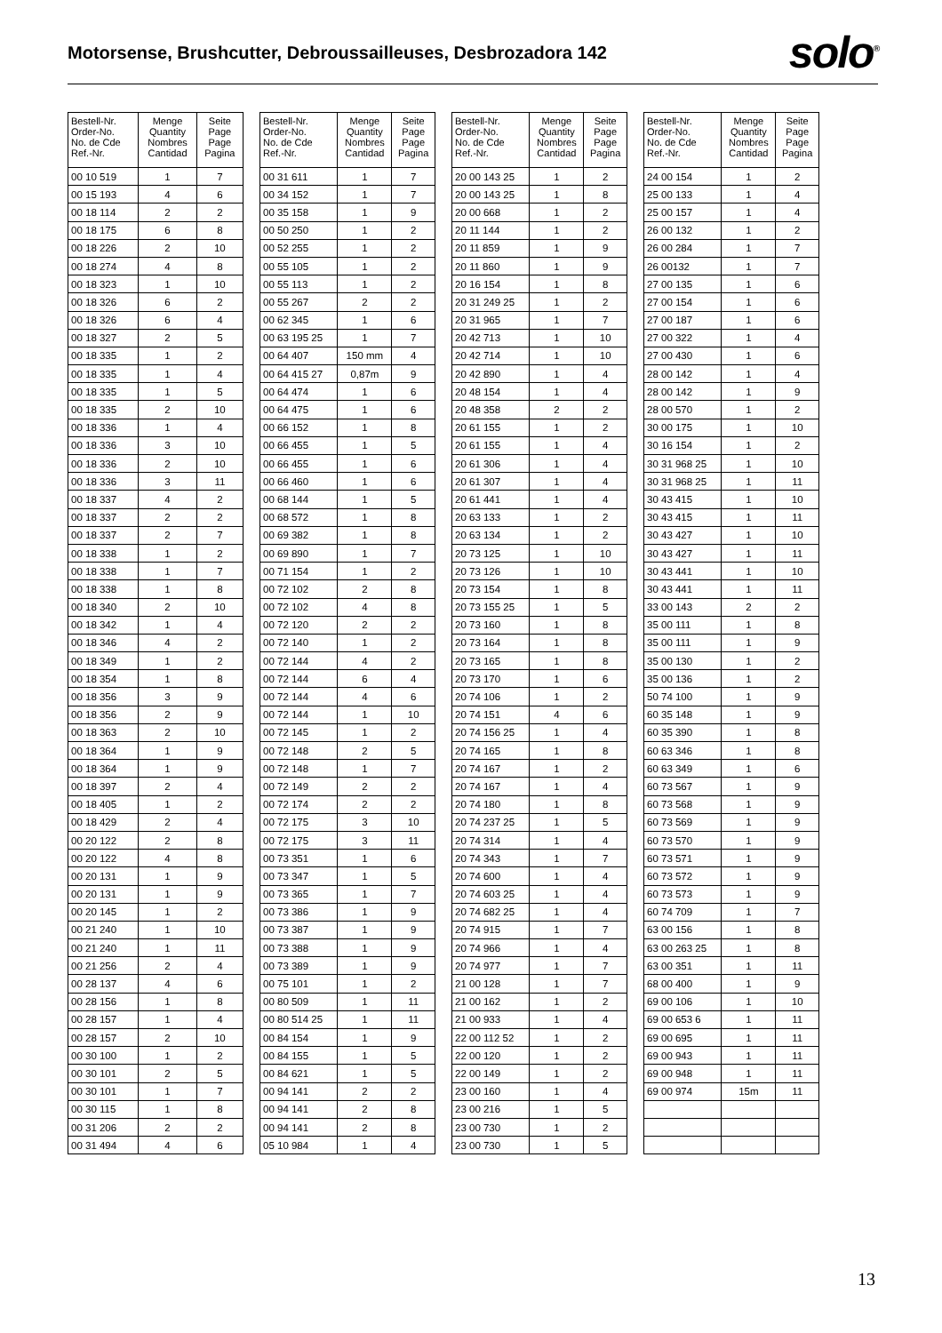Motorsense, Brushcutter, Debroussailleuses, Desbrozadora 142
solo<sup>®</sup>
| Bestell-Nr. Order-No. No. de Cde Ref.-Nr. | Menge Quantity Nombres Cantidad | Seite Page Page Pagina |
| --- | --- | --- |
| 00 10 519 | 1 | 7 |
| 00 15 193 | 4 | 6 |
| 00 18 114 | 2 | 2 |
| 00 18 175 | 6 | 8 |
| 00 18 226 | 2 | 10 |
| 00 18 274 | 4 | 8 |
| 00 18 323 | 1 | 10 |
| 00 18 326 | 6 | 2 |
| 00 18 326 | 6 | 4 |
| 00 18 327 | 2 | 5 |
| 00 18 335 | 1 | 2 |
| 00 18 335 | 1 | 4 |
| 00 18 335 | 1 | 5 |
| 00 18 335 | 2 | 10 |
| 00 18 336 | 1 | 4 |
| 00 18 336 | 3 | 10 |
| 00 18 336 | 2 | 10 |
| 00 18 336 | 3 | 11 |
| 00 18 337 | 4 | 2 |
| 00 18 337 | 2 | 2 |
| 00 18 337 | 2 | 7 |
| 00 18 338 | 1 | 2 |
| 00 18 338 | 1 | 7 |
| 00 18 338 | 1 | 8 |
| 00 18 340 | 2 | 10 |
| 00 18 342 | 1 | 4 |
| 00 18 346 | 4 | 2 |
| 00 18 349 | 1 | 2 |
| 00 18 354 | 1 | 8 |
| 00 18 356 | 3 | 9 |
| 00 18 356 | 2 | 9 |
| 00 18 363 | 2 | 10 |
| 00 18 364 | 1 | 9 |
| 00 18 364 | 1 | 9 |
| 00 18 397 | 2 | 4 |
| 00 18 405 | 1 | 2 |
| 00 18 429 | 2 | 4 |
| 00 20 122 | 2 | 8 |
| 00 20 122 | 4 | 8 |
| 00 20 131 | 1 | 9 |
| 00 20 131 | 1 | 9 |
| 00 20 145 | 1 | 2 |
| 00 21 240 | 1 | 10 |
| 00 21 240 | 1 | 11 |
| 00 21 256 | 2 | 4 |
| 00 28 137 | 4 | 6 |
| 00 28 156 | 1 | 8 |
| 00 28 157 | 1 | 4 |
| 00 28 157 | 2 | 10 |
| 00 30 100 | 1 | 2 |
| 00 30 101 | 2 | 5 |
| 00 30 101 | 1 | 7 |
| 00 30 115 | 1 | 8 |
| 00 31 206 | 2 | 2 |
| 00 31 494 | 4 | 6 |
| Bestell-Nr. Order-No. No. de Cde Ref.-Nr. | Menge Quantity Nombres Cantidad | Seite Page Page Pagina |
| --- | --- | --- |
| 00 31 611 | 1 | 7 |
| 00 34 152 | 1 | 7 |
| 00 35 158 | 1 | 9 |
| 00 50 250 | 1 | 2 |
| 00 52 255 | 1 | 2 |
| 00 55 105 | 1 | 2 |
| 00 55 113 | 1 | 2 |
| 00 55 267 | 2 | 2 |
| 00 62 345 | 1 | 6 |
| 00 63 195 25 | 1 | 7 |
| 00 64 407 | 150 mm | 4 |
| 00 64 415 27 | 0,87m | 9 |
| 00 64 474 | 1 | 6 |
| 00 64 475 | 1 | 6 |
| 00 66 152 | 1 | 8 |
| 00 66 455 | 1 | 5 |
| 00 66 455 | 1 | 6 |
| 00 66 460 | 1 | 6 |
| 00 68 144 | 1 | 5 |
| 00 68 572 | 1 | 8 |
| 00 69 382 | 1 | 8 |
| 00 69 890 | 1 | 7 |
| 00 71 154 | 1 | 2 |
| 00 72 102 | 2 | 8 |
| 00 72 102 | 4 | 8 |
| 00 72 120 | 2 | 2 |
| 00 72 140 | 1 | 2 |
| 00 72 144 | 4 | 2 |
| 00 72 144 | 6 | 4 |
| 00 72 144 | 4 | 6 |
| 00 72 144 | 1 | 10 |
| 00 72 145 | 1 | 2 |
| 00 72 148 | 2 | 5 |
| 00 72 148 | 1 | 7 |
| 00 72 149 | 2 | 2 |
| 00 72 174 | 2 | 2 |
| 00 72 175 | 3 | 10 |
| 00 72 175 | 3 | 11 |
| 00 73 351 | 1 | 6 |
| 00 73 347 | 1 | 5 |
| 00 73 365 | 1 | 7 |
| 00 73 386 | 1 | 9 |
| 00 73 387 | 1 | 9 |
| 00 73 388 | 1 | 9 |
| 00 73 389 | 1 | 9 |
| 00 75 101 | 1 | 2 |
| 00 80 509 | 1 | 11 |
| 00 80 514 25 | 1 | 11 |
| 00 84 154 | 1 | 9 |
| 00 84 155 | 1 | 5 |
| 00 84 621 | 1 | 5 |
| 00 94 141 | 2 | 2 |
| 00 94 141 | 2 | 8 |
| 00 94 141 | 2 | 8 |
| 05 10 984 | 1 | 4 |
| Bestell-Nr. Order-No. No. de Cde Ref.-Nr. | Menge Quantity Nombres Cantidad | Seite Page Page Pagina |
| --- | --- | --- |
| 20 00 143 25 | 1 | 2 |
| 20 00 143 25 | 1 | 8 |
| 20 00 668 | 1 | 2 |
| 20 11 144 | 1 | 2 |
| 20 11 859 | 1 | 9 |
| 20 11 860 | 1 | 9 |
| 20 16 154 | 1 | 8 |
| 20 31 249 25 | 1 | 2 |
| 20 31 965 | 1 | 7 |
| 20 42 713 | 1 | 10 |
| 20 42 714 | 1 | 10 |
| 20 42 890 | 1 | 4 |
| 20 48 154 | 1 | 4 |
| 20 48 358 | 2 | 2 |
| 20 61 155 | 1 | 2 |
| 20 61 155 | 1 | 4 |
| 20 61 306 | 1 | 4 |
| 20 61 307 | 1 | 4 |
| 20 61 441 | 1 | 4 |
| 20 63 133 | 1 | 2 |
| 20 63 134 | 1 | 2 |
| 20 73 125 | 1 | 10 |
| 20 73 126 | 1 | 10 |
| 20 73 154 | 1 | 8 |
| 20 73 155 25 | 1 | 5 |
| 20 73 160 | 1 | 8 |
| 20 73 164 | 1 | 8 |
| 20 73 165 | 1 | 8 |
| 20 73 170 | 1 | 6 |
| 20 74 106 | 1 | 2 |
| 20 74 151 | 4 | 6 |
| 20 74 156 25 | 1 | 4 |
| 20 74 165 | 1 | 8 |
| 20 74 167 | 1 | 2 |
| 20 74 167 | 1 | 4 |
| 20 74 180 | 1 | 8 |
| 20 74 237 25 | 1 | 5 |
| 20 74 314 | 1 | 4 |
| 20 74 343 | 1 | 7 |
| 20 74 600 | 1 | 4 |
| 20 74 603 25 | 1 | 4 |
| 20 74 682 25 | 1 | 4 |
| 20 74 915 | 1 | 7 |
| 20 74 966 | 1 | 4 |
| 20 74 977 | 1 | 7 |
| 21 00 128 | 1 | 7 |
| 21 00 162 | 1 | 2 |
| 21 00 933 | 1 | 4 |
| 22 00 112 52 | 1 | 2 |
| 22 00 120 | 1 | 2 |
| 22 00 149 | 1 | 2 |
| 23 00 160 | 1 | 4 |
| 23 00 216 | 1 | 5 |
| 23 00 730 | 1 | 2 |
| 23 00 730 | 1 | 5 |
| Bestell-Nr. Order-No. No. de Cde Ref.-Nr. | Menge Quantity Nombres Cantidad | Seite Page Page Pagina |
| --- | --- | --- |
| 24 00 154 | 1 | 2 |
| 25 00 133 | 1 | 4 |
| 25 00 157 | 1 | 4 |
| 26 00 132 | 1 | 2 |
| 26 00 284 | 1 | 7 |
| 26 00132 | 1 | 7 |
| 27 00 135 | 1 | 6 |
| 27 00 154 | 1 | 6 |
| 27 00 187 | 1 | 6 |
| 27 00 322 | 1 | 4 |
| 27 00 430 | 1 | 6 |
| 28 00 142 | 1 | 4 |
| 28 00 142 | 1 | 9 |
| 28 00 570 | 1 | 2 |
| 30 00 175 | 1 | 10 |
| 30 16 154 | 1 | 2 |
| 30 31 968 25 | 1 | 10 |
| 30 31 968 25 | 1 | 11 |
| 30 43 415 | 1 | 10 |
| 30 43 415 | 1 | 11 |
| 30 43 427 | 1 | 10 |
| 30 43 427 | 1 | 11 |
| 30 43 441 | 1 | 10 |
| 30 43 441 | 1 | 11 |
| 33 00 143 | 2 | 2 |
| 35 00 111 | 1 | 8 |
| 35 00 111 | 1 | 9 |
| 35 00 130 | 1 | 2 |
| 35 00 136 | 1 | 2 |
| 50 74 100 | 1 | 9 |
| 60 35 148 | 1 | 9 |
| 60 35 390 | 1 | 8 |
| 60 63 346 | 1 | 8 |
| 60 63 349 | 1 | 6 |
| 60 73 567 | 1 | 9 |
| 60 73 568 | 1 | 9 |
| 60 73 569 | 1 | 9 |
| 60 73 570 | 1 | 9 |
| 60 73 571 | 1 | 9 |
| 60 73 572 | 1 | 9 |
| 60 73 573 | 1 | 9 |
| 60 74 709 | 1 | 7 |
| 63 00 156 | 1 | 8 |
| 63 00 263 25 | 1 | 8 |
| 63 00 351 | 1 | 11 |
| 68 00 400 | 1 | 9 |
| 69 00 106 | 1 | 10 |
| 69 00 653 6 | 1 | 11 |
| 69 00 695 | 1 | 11 |
| 69 00 943 | 1 | 11 |
| 69 00 948 | 1 | 11 |
| 69 00 974 | 15m | 11 |
13